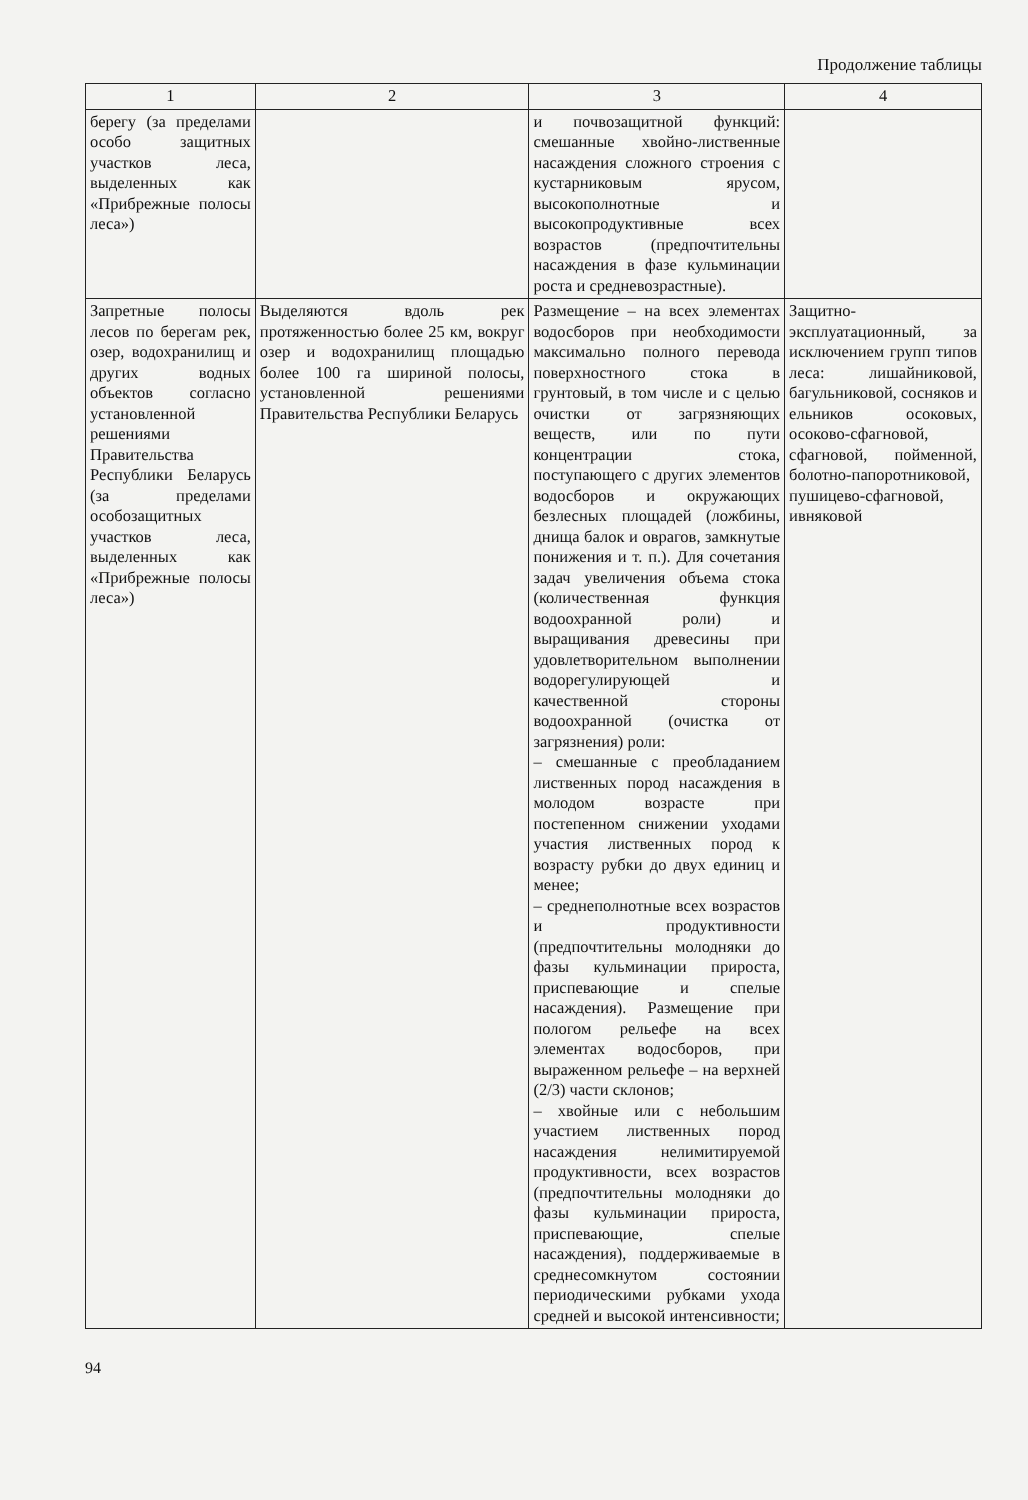Продолжение таблицы
| 1 | 2 | 3 | 4 |
| --- | --- | --- | --- |
| берегу (за пределами особо защитных участков леса, выделенных как «Прибрежные полосы леса») | | и почвозащитной функций: смешанные хвойно-лиственные насаждения сложного строения с кустарниковым ярусом, высокополнотные и высокопродуктивные всех возрастов (предпочтительны насаждения в фазе кульминации роста и средневозрастные). | |
| Запретные полосы лесов по берегам рек, озер, водохранилищ и других водных объектов согласно установленной решениями Правительства Республики Беларусь (за пределами особозащитных участков леса, выделенных как «Прибрежные полосы леса») | Выделяются вдоль рек протяженностью более 25 км, вокруг озер и водохранилищ площадью более 100 га шириной полосы, установленной решениями Правительства Республики Беларусь | Размещение – на всех элементах водосборов при необходимости максимально полного перевода поверхностного стока в грунтовый, в том числе и с целью очистки от загрязняющих веществ, или по пути концентрации стока, поступающего с других элементов водосборов и окружающих безлесных площадей (ложбины, днища балок и оврагов, замкнутые понижения и т. п.). Для сочетания задач увеличения объема стока (количественная функция водоохранной роли) и выращивания древесины при удовлетворительном выполнении водорегулирующей и качественной стороны водоохранной (очистка от загрязнения) роли: – смешанные с преобладанием лиственных пород насаждения в молодом возрасте при постепенном снижении уходами участия лиственных пород к возрасту рубки до двух единиц и менее; – среднеполнотные всех возрастов и продуктивности (предпочтительны молодняки до фазы кульминации прироста, приспевающие и спелые насаждения). Размещение при пологом рельефе на всех элементах водосборов, при выраженном рельефе – на верхней (2/3) части склонов; – хвойные или с небольшим участием лиственных пород насаждения нелимитируемой продуктивности, всех возрастов (предпочтительны молодняки до фазы кульминации прироста, приспевающие, спелые насаждения), поддерживаемые в среднесомкнутом состоянии периодическими рубками ухода средней и высокой интенсивности; | Защитно-эксплуатационный, за исключением групп типов леса: лишайниковой, багульниковой, сосняков и ельников осоковых, осоково-сфагновой, сфагновой, пойменной, болотно-папоротниковой, пушицево-сфагновой, ивняковой |
94